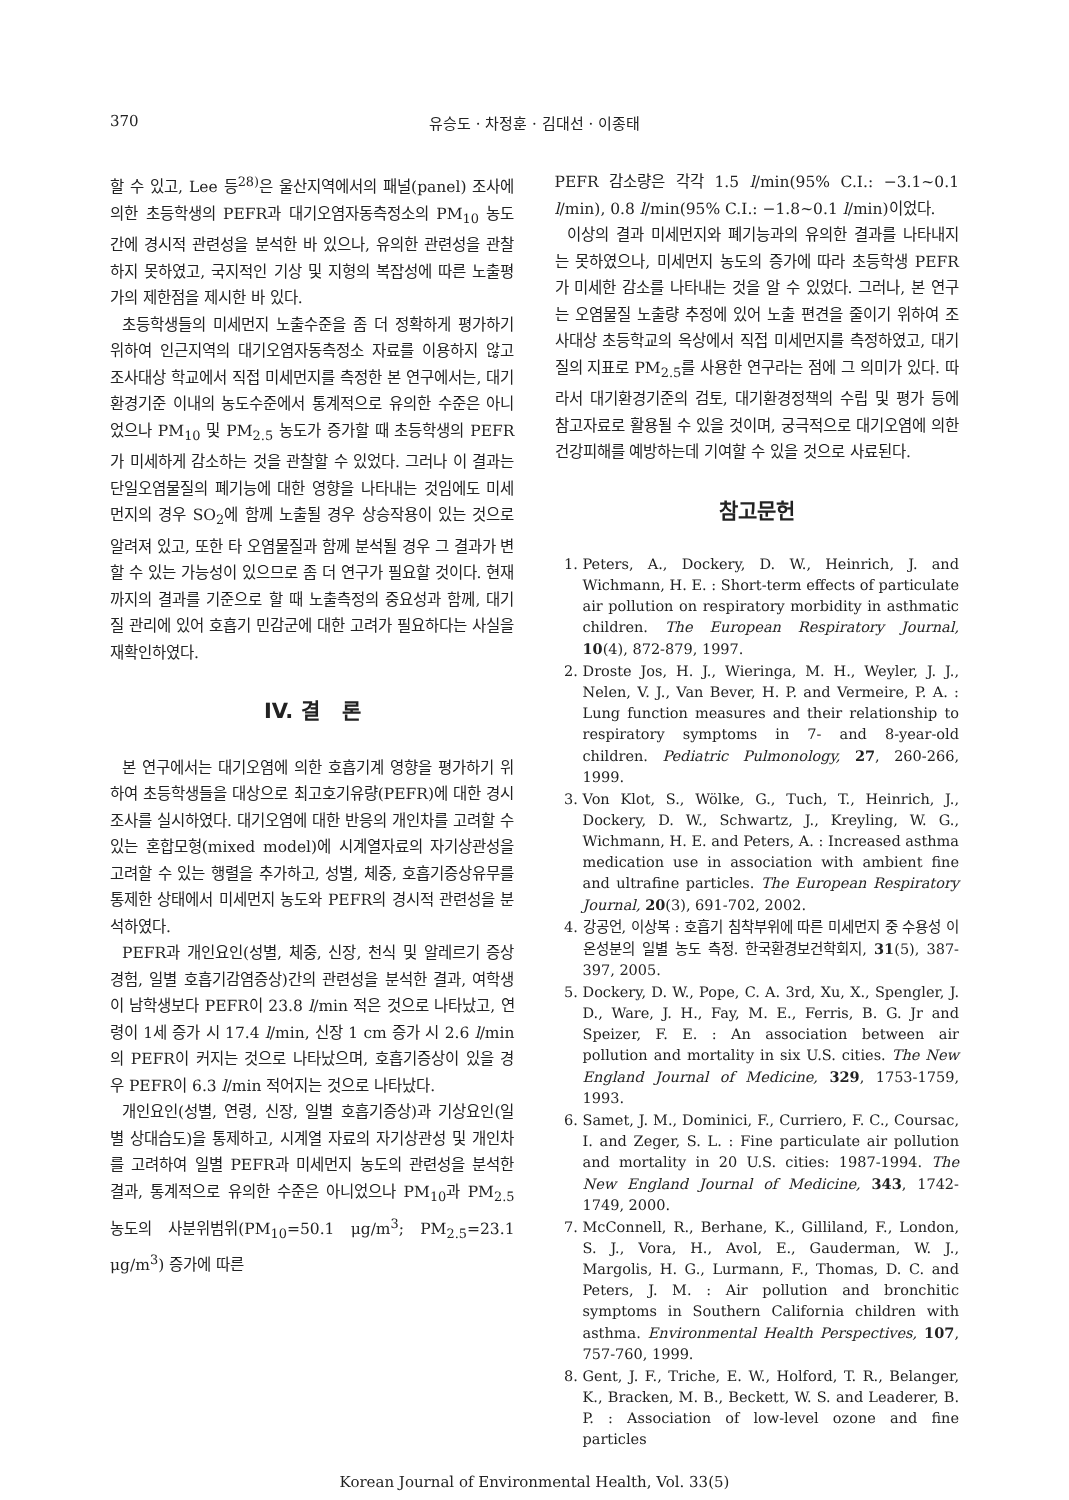370 유승도 · 차정훈 · 김대선 · 이종태
할 수 있고, Lee 등<sup>28)</sup>은 울산지역에서의 패널(panel) 조사에 의한 초등학생의 PEFR과 대기오염자동측정소의 PM<sub>10</sub> 농도간에 경시적 관련성을 분석한 바 있으나, 유의한 관련성을 관찰하지 못하였고, 국지적인 기상 및 지형의 복잡성에 따른 노출평가의 제한점을 제시한 바 있다.
초등학생들의 미세먼지 노출수준을 좀 더 정확하게 평가하기 위하여 인근지역의 대기오염자동측정소 자료를 이용하지 않고 조사대상 학교에서 직접 미세먼지를 측정한 본 연구에서는, 대기환경기준 이내의 농도수준에서 통계적으로 유의한 수준은 아니었으나 PM<sub>10</sub> 및 PM<sub>2.5</sub> 농도가 증가할 때 초등학생의 PEFR가 미세하게 감소하는 것을 관찰할 수 있었다. 그러나 이 결과는 단일오염물질의 폐기능에 대한 영향을 나타내는 것임에도 미세먼지의 경우 SO<sub>2</sub>에 함께 노출될 경우 상승작용이 있는 것으로 알려져 있고, 또한 타 오염물질과 함께 분석될 경우 그 결과가 변할 수 있는 가능성이 있으므로 좀 더 연구가 필요할 것이다. 현재까지의 결과를 기준으로 할 때 노출측정의 중요성과 함께, 대기질 관리에 있어 호흡기 민감군에 대한 고려가 필요하다는 사실을 재확인하였다.
IV. 결 론
본 연구에서는 대기오염에 의한 호흡기계 영향을 평가하기 위하여 초등학생들을 대상으로 최고호기유량(PEFR)에 대한 경시조사를 실시하였다. 대기오염에 대한 반응의 개인차를 고려할 수 있는 혼합모형(mixed model)에 시계열자료의 자기상관성을 고려할 수 있는 행렬을 추가하고, 성별, 체중, 호흡기증상유무를 통제한 상태에서 미세먼지 농도와 PEFR의 경시적 관련성을 분석하였다.
PEFR과 개인요인(성별, 체중, 신장, 천식 및 알레르기 증상경험, 일별 호흡기감염증상)간의 관련성을 분석한 결과, 여학생이 남학생보다 PEFR이 23.8 l/min 적은 것으로 나타났고, 연령이 1세 증가 시 17.4 l/min, 신장 1 cm 증가 시 2.6 l/min의 PEFR이 커지는 것으로 나타났으며, 호흡기증상이 있을 경우 PEFR이 6.3 l/min 적어지는 것으로 나타났다.
개인요인(성별, 연령, 신장, 일별 호흡기증상)과 기상요인(일별 상대습도)을 통제하고, 시계열 자료의 자기상관성 및 개인차를 고려하여 일별 PEFR과 미세먼지 농도의 관련성을 분석한 결과, 통계적으로 유의한 수준은 아니었으나 PM<sub>10</sub>과 PM<sub>2.5</sub> 농도의 사분위범위(PM<sub>10</sub>=50.1 μg/m<sup>3</sup>; PM<sub>2.5</sub>=23.1 μg/m<sup>3</sup>) 증가에 따른
PEFR 감소량은 각각 1.5 l/min(95% C.I.: −3.1~0.1 l/min), 0.8 l/min(95% C.I.: −1.8~0.1 l/min)이었다.
이상의 결과 미세먼지와 폐기능과의 유의한 결과를 나타내지는 못하였으나, 미세먼지 농도의 증가에 따라 초등학생 PEFR가 미세한 감소를 나타내는 것을 알 수 있었다. 그러나, 본 연구는 오염물질 노출량 추정에 있어 노출 편견을 줄이기 위하여 조사대상 초등학교의 옥상에서 직접 미세먼지를 측정하였고, 대기질의 지표로 PM<sub>2.5</sub>를 사용한 연구라는 점에 그 의미가 있다. 따라서 대기환경기준의 검토, 대기환경정책의 수립 및 평가 등에 참고자료로 활용될 수 있을 것이며, 궁극적으로 대기오염에 의한 건강피해를 예방하는데 기여할 수 있을 것으로 사료된다.
참고문헌
1. Peters, A., Dockery, D. W., Heinrich, J. and Wichmann, H. E. : Short-term effects of particulate air pollution on respiratory morbidity in asthmatic children. The European Respiratory Journal, 10(4), 872-879, 1997.
2. Droste Jos, H. J., Wieringa, M. H., Weyler, J. J., Nelen, V. J., Van Bever, H. P. and Vermeire, P. A. : Lung function measures and their relationship to respiratory symptoms in 7- and 8-year-old children. Pediatric Pulmonology, 27, 260-266, 1999.
3. Von Klot, S., Wölke, G., Tuch, T., Heinrich, J., Dockery, D. W., Schwartz, J., Kreyling, W. G., Wichmann, H. E. and Peters, A. : Increased asthma medication use in association with ambient fine and ultrafine particles. The European Respiratory Journal, 20(3), 691-702, 2002.
4. 강공언, 이상복 : 호흡기 침착부위에 따른 미세먼지 중 수용성 이온성분의 일별 농도 측정. 한국환경보건학회지, 31(5), 387-397, 2005.
5. Dockery, D. W., Pope, C. A. 3rd, Xu, X., Spengler, J. D., Ware, J. H., Fay, M. E., Ferris, B. G. Jr and Speizer, F. E. : An association between air pollution and mortality in six U.S. cities. The New England Journal of Medicine, 329, 1753-1759, 1993.
6. Samet, J. M., Dominici, F., Curriero, F. C., Coursac, I. and Zeger, S. L. : Fine particulate air pollution and mortality in 20 U.S. cities: 1987-1994. The New England Journal of Medicine, 343, 1742-1749, 2000.
7. McConnell, R., Berhane, K., Gilliland, F., London, S. J., Vora, H., Avol, E., Gauderman, W. J., Margolis, H. G., Lurmann, F., Thomas, D. C. and Peters, J. M. : Air pollution and bronchitic symptoms in Southern California children with asthma. Environmental Health Perspectives, 107, 757-760, 1999.
8. Gent, J. F., Triche, E. W., Holford, T. R., Belanger, K., Bracken, M. B., Beckett, W. S. and Leaderer, B. P. : Association of low-level ozone and fine particles
Korean Journal of Environmental Health, Vol. 33(5)